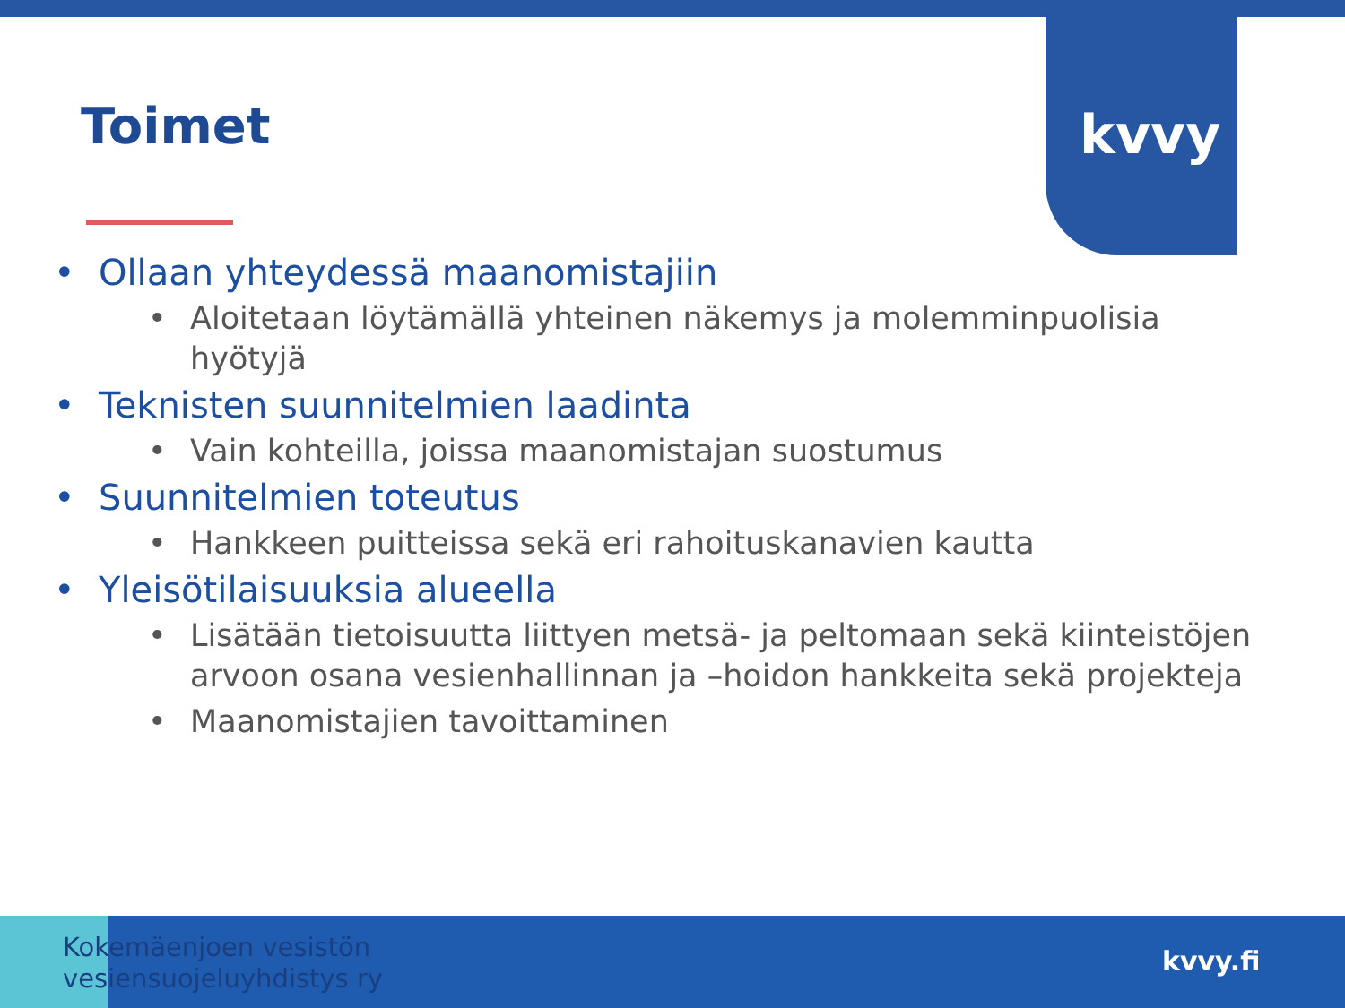kvvy
Toimet
• Ollaan yhteydessä maanomistajiin
• Aloitetaan löytämällä yhteinen näkemys ja molemminpuolisia hyötyjä
• Teknisten suunnitelmien laadinta
• Vain kohteilla, joissa maanomistajan suostumus
• Suunnitelmien toteutus
• Hankkeen puitteissa sekä eri rahoituskanavien kautta
• Yleisötilaisuuksia alueella
• Lisätään tietoisuutta liittyen metsä- ja peltomaan sekä kiinteistöjen arvoon osana vesienhallinnan ja –hoidon hankkeita sekä projekteja
• Maanomistajien tavoittaminen
Kokemäenjoen vesistön
vesiensuojeluyhdistys ry
kvvy.fi